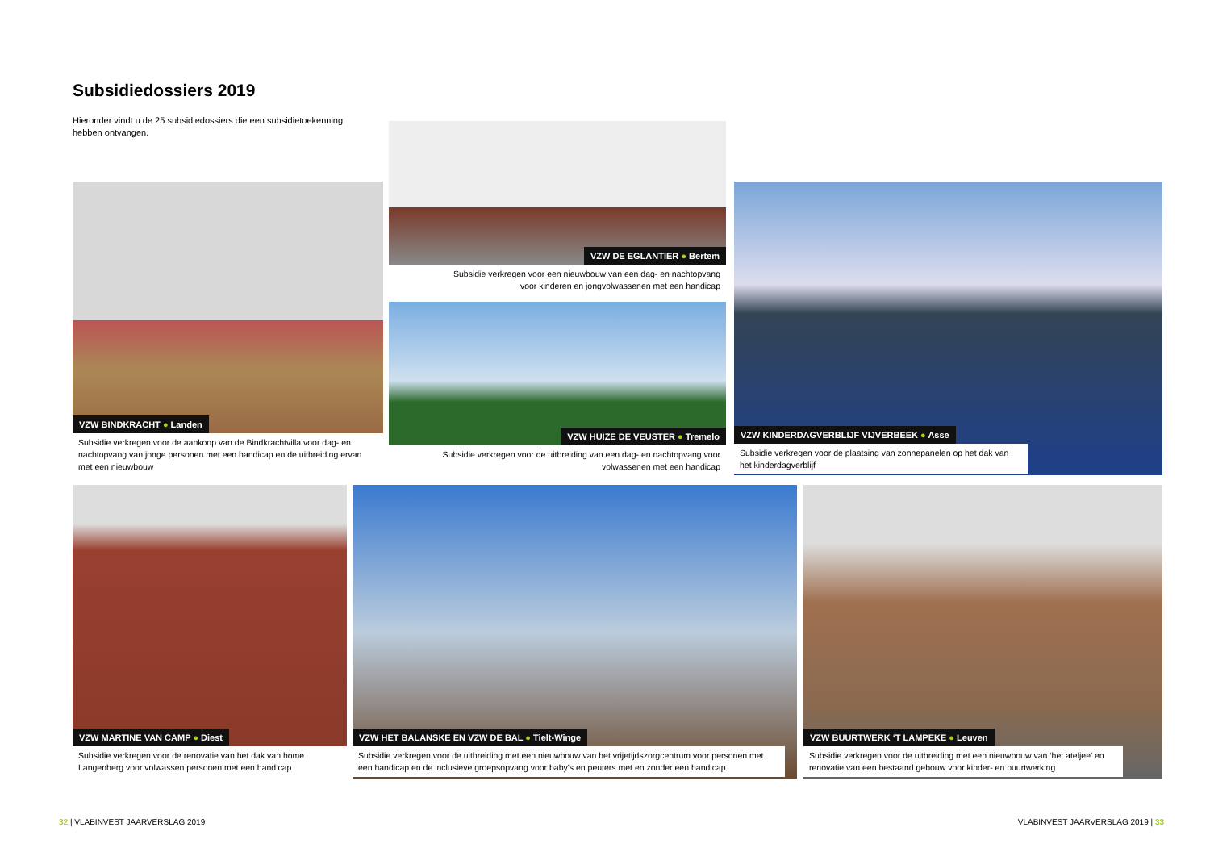Subsidiedossiers 2019
Hieronder vindt u de 25 subsidiedossiers die een subsidietoekenning hebben ontvangen.
VZW BINDKRACHT ● Landen
Subsidie verkregen voor de aankoop van de Bindkrachtvilla voor dag- en nachtopvang van jonge personen met een handicap en de uitbreiding ervan met een nieuwbouw
VZW DE EGLANTIER ● Bertem
Subsidie verkregen voor een nieuwbouw van een dag- en nachtopvang voor kinderen en jongvolwassenen met een handicap
VZW HUIZE DE VEUSTER ● Tremelo
Subsidie verkregen voor de uitbreiding van een dag- en nachtopvang voor volwassenen met een handicap
VZW KINDERDAGVERBLIJF VIJVERBEEK ● Asse
Subsidie verkregen voor de plaatsing van zonnepanelen op het dak van het kinderdagverblijf
VZW MARTINE VAN CAMP ● Diest
Subsidie verkregen voor de renovatie van het dak van home Langenberg voor volwassen personen met een handicap
VZW HET BALANSKE EN VZW DE BAL ● Tielt-Winge
Subsidie verkregen voor de uitbreiding met een nieuwbouw van het vrijetijdszorgcentrum voor personen met een handicap en de inclusieve groepsopvang voor baby's en peuters met en zonder een handicap
VZW BUURTWERK ‘T LAMPEKE ● Leuven
Subsidie verkregen voor de uitbreiding met een nieuwbouw van ‘het ateljee’ en renovatie van een bestaand gebouw voor kinder- en buurtwerking
32 | VLABINVEST JAARVERSLAG 2019
VLABINVEST JAARVERSLAG 2019 | 33